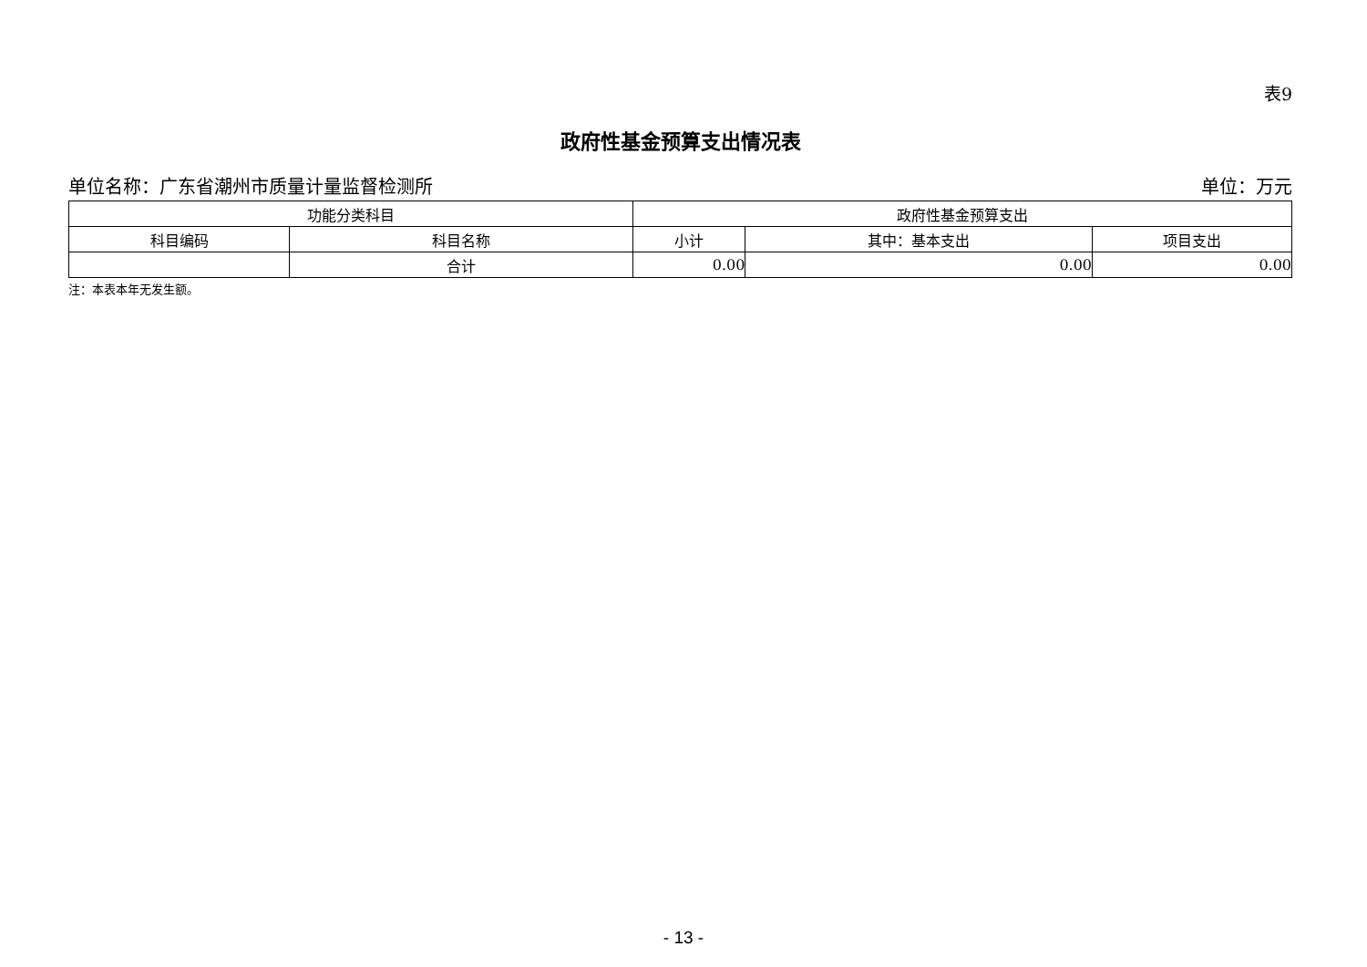表9
政府性基金预算支出情况表
单位名称：广东省潮州市质量计量监督检测所 单位：万元
| 功能分类科目 | | 政府性基金预算支出 | | |
| --- | --- | --- | --- | --- |
| 科目编码 | 科目名称 | 小计 | 其中：基本支出 | 项目支出 |
| | 合计 | 0.00 | 0.00 | 0.00 |
注：本表本年无发生额。
- 13 -